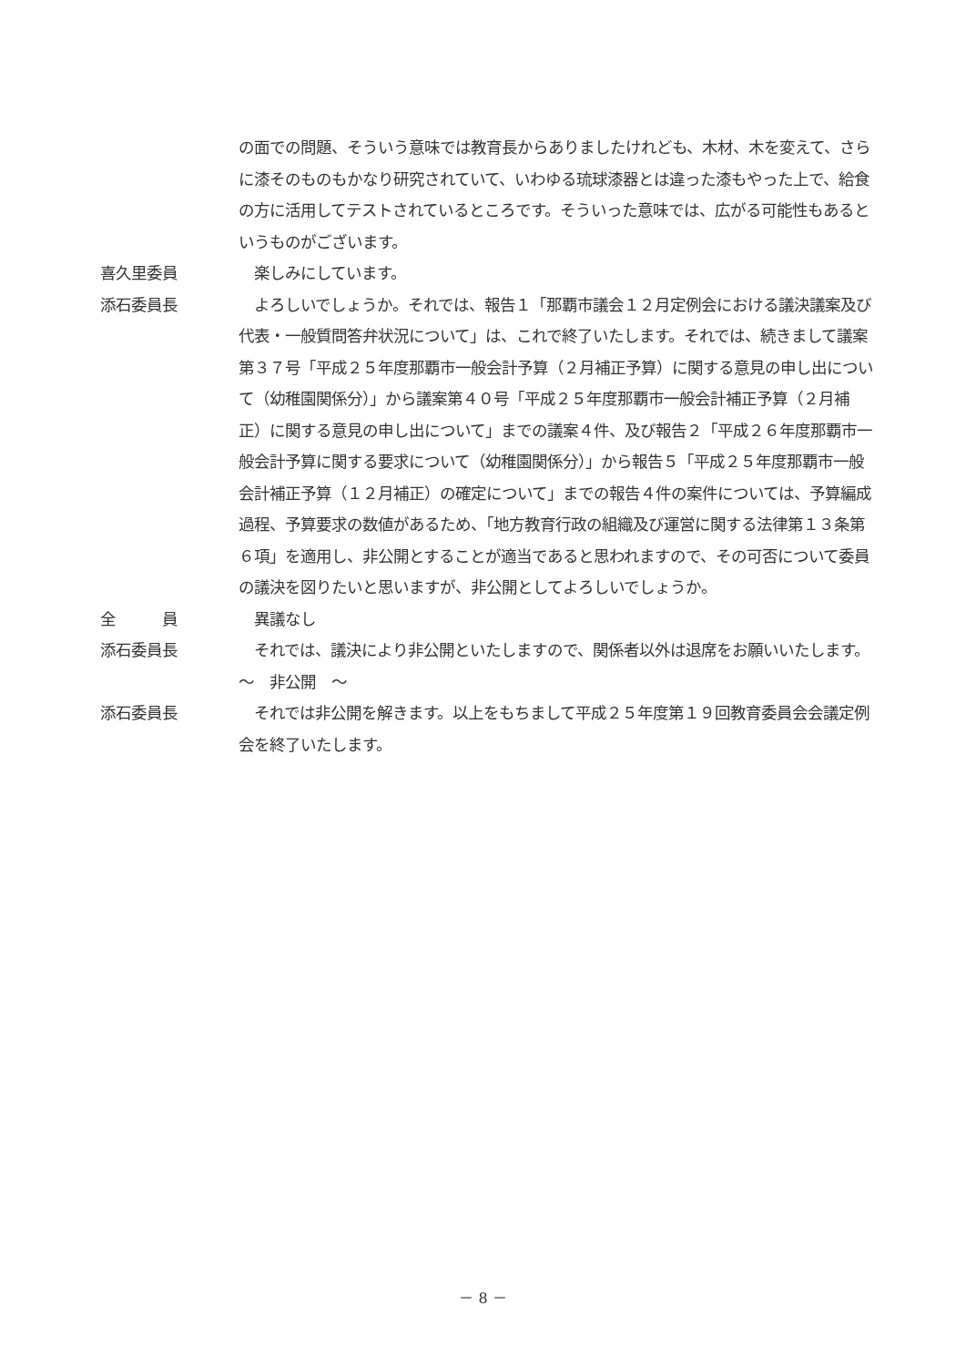の面での問題、そういう意味では教育長からありましたけれども、木材、木を変えて、さらに漆そのものもかなり研究されていて、いわゆる琉球漆器とは違った漆もやった上で、給食の方に活用してテストされているところです。そういった意味では、広がる可能性もあるというものがございます。
喜久里委員 　楽しみにしています。
添石委員長 　よろしいでしょうか。それでは、報告１「那覇市議会１２月定例会における議決議案及び代表・一般質問答弁状況について」は、これで終了いたします。それでは、続きまして議案第３７号「平成２５年度那覇市一般会計予算（２月補正予算）に関する意見の申し出について（幼稚園関係分）」から議案第４０号「平成２５年度那覇市一般会計補正予算（２月補正）に関する意見の申し出について」までの議案４件、及び報告２「平成２６年度那覇市一般会計予算に関する要求について（幼稚園関係分）」から報告５「平成２５年度那覇市一般会計補正予算（１２月補正）の確定について」までの報告４件の案件については、予算編成過程、予算要求の数値があるため、「地方教育行政の組織及び運営に関する法律第１３条第６項」を適用し、非公開とすることが適当であると思われますので、その可否について委員の議決を図りたいと思いますが、非公開としてよろしいでしょうか。
全　　　員 　異議なし
添石委員長 　それでは、議決により非公開といたしますので、関係者以外は退席をお願いいたします。
～　非公開　～
添石委員長 　それでは非公開を解きます。以上をもちまして平成２５年度第１９回教育委員会会議定例会を終了いたします。
－ 8 －